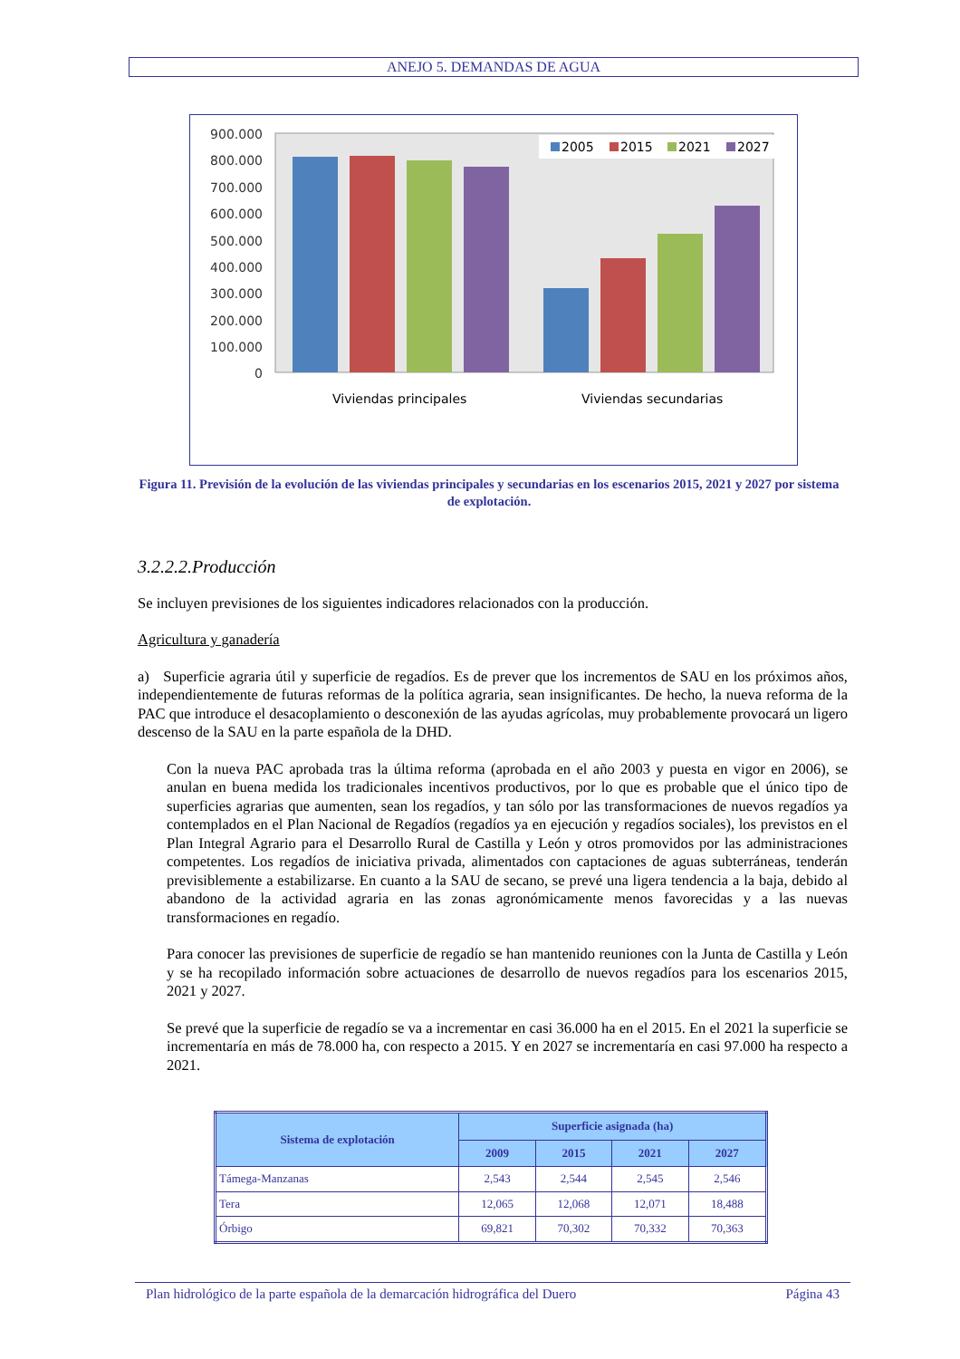ANEJO 5. DEMANDAS DE AGUA
900.000
800.000
700.000
600.000
500.000
400.000
300.000
200.000
100.000
0
2005
2015
2021
2027
Viviendas principales
Viviendas secundarias
Figura 11. Previsión de la evolución de las viviendas principales y secundarias en los escenarios 2015, 2021 y 2027 por sistema de explotación.
3.2.2.2.Producción
Se incluyen previsiones de los siguientes indicadores relacionados con la producción.
Agricultura y ganadería
a) Superficie agraria útil y superficie de regadíos. Es de prever que los incrementos de SAU en los próximos años, independientemente de futuras reformas de la política agraria, sean insignificantes. De hecho, la nueva reforma de la PAC que introduce el desacoplamiento o desconexión de las ayudas agrícolas, muy probablemente provocará un ligero descenso de la SAU en la parte española de la DHD.
Con la nueva PAC aprobada tras la última reforma (aprobada en el año 2003 y puesta en vigor en 2006), se anulan en buena medida los tradicionales incentivos productivos, por lo que es probable que el único tipo de superficies agrarias que aumenten, sean los regadíos, y tan sólo por las transformaciones de nuevos regadíos ya contemplados en el Plan Nacional de Regadíos (regadíos ya en ejecución y regadíos sociales), los previstos en el Plan Integral Agrario para el Desarrollo Rural de Castilla y León y otros promovidos por las administraciones competentes. Los regadíos de iniciativa privada, alimentados con captaciones de aguas subterráneas, tenderán previsiblemente a estabilizarse. En cuanto a la SAU de secano, se prevé una ligera tendencia a la baja, debido al abandono de la actividad agraria en las zonas agronómicamente menos favorecidas y a las nuevas transformaciones en regadío.
Para conocer las previsiones de superficie de regadío se han mantenido reuniones con la Junta de Castilla y León y se ha recopilado información sobre actuaciones de desarrollo de nuevos regadíos para los escenarios 2015, 2021 y 2027.
Se prevé que la superficie de regadío se va a incrementar en casi 36.000 ha en el 2015. En el 2021 la superficie se incrementaría en más de 78.000 ha, con respecto a 2015. Y en 2027 se incrementaría en casi 97.000 ha respecto a 2021.
| Sistema de explotación | Superficie asignada (ha) | | | |
| --- | --- | --- | --- | --- |
| | 2009 | 2015 | 2021 | 2027 |
| Támega-Manzanas | 2,543 | 2,544 | 2,545 | 2,546 |
| Tera | 12,065 | 12,068 | 12,071 | 18,488 |
| Órbigo | 69,821 | 70,302 | 70,332 | 70,363 |
Plan hidrológico de la parte española de la demarcación hidrográfica del Duero Página 43